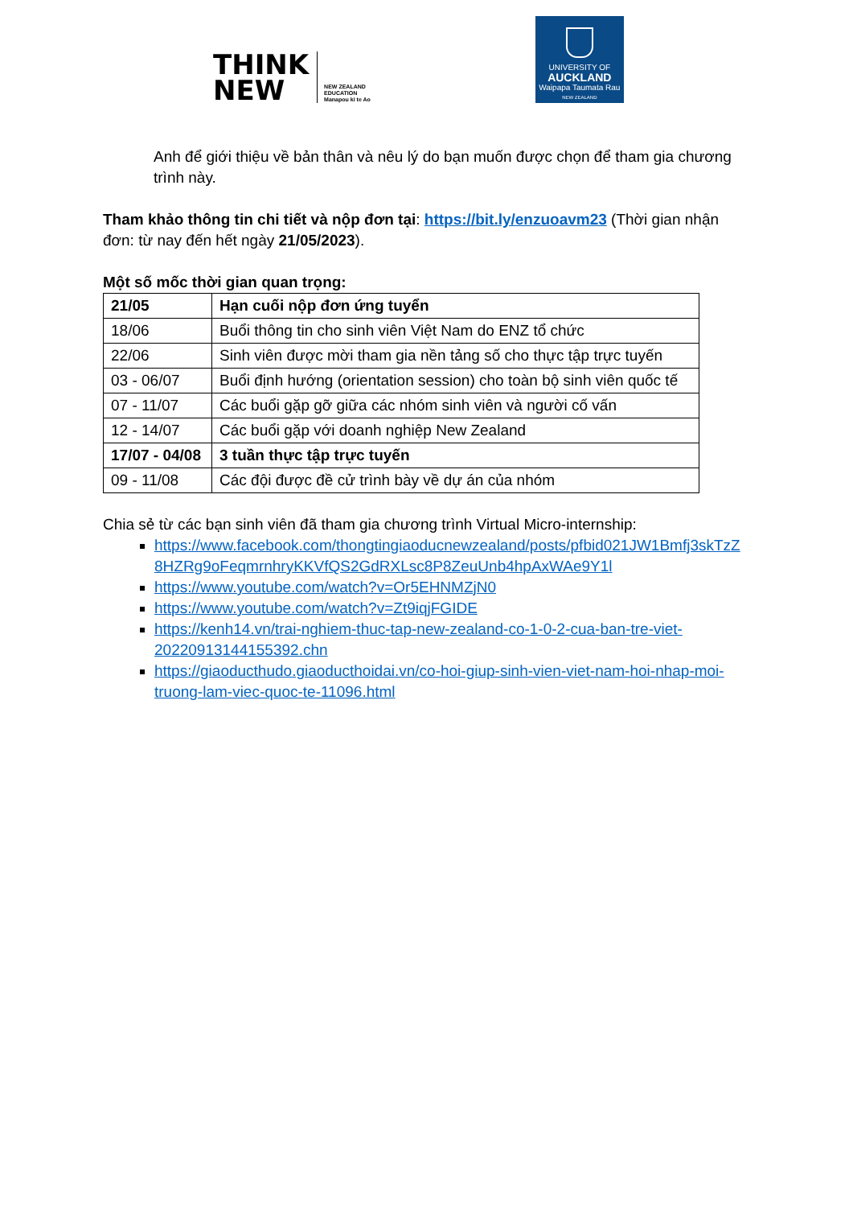THINK
NEW
NEW ZEALAND
EDUCATION
Manapou ki te Ao
UNIVERSITY OF
AUCKLAND
Waipapa Taumata Rau
NEW ZEALAND
Anh để giới thiệu về bản thân và nêu lý do bạn muốn được chọn để tham gia chương trình này.
Tham khảo thông tin chi tiết và nộp đơn tại: https://bit.ly/enzuoavm23 (Thời gian nhận đơn: từ nay đến hết ngày 21/05/2023).
Một số mốc thời gian quan trọng:
| 21/05 | Hạn cuối nộp đơn ứng tuyển |
| 18/06 | Buổi thông tin cho sinh viên Việt Nam do ENZ tổ chức |
| 22/06 | Sinh viên được mời tham gia nền tảng số cho thực tập trực tuyến |
| 03 - 06/07 | Buổi định hướng (orientation session) cho toàn bộ sinh viên quốc tế |
| 07 - 11/07 | Các buổi gặp gỡ giữa các nhóm sinh viên và người cố vấn |
| 12 - 14/07 | Các buổi gặp với doanh nghiệp New Zealand |
| 17/07 - 04/08 | 3 tuần thực tập trực tuyến |
| 09 - 11/08 | Các đội được đề cử trình bày về dự án của nhóm |
Chia sẻ từ các bạn sinh viên đã tham gia chương trình Virtual Micro-internship:
https://www.facebook.com/thongtingiaoducnewzealand/posts/pfbid021JW1Bmfj3skTzZ8HZRg9oFeqmrnhryKKVfQS2GdRXLsc8P8ZeuUnb4hpAxWAe9Y1l
https://www.youtube.com/watch?v=Or5EHNMZjN0
https://www.youtube.com/watch?v=Zt9iqjFGIDE
https://kenh14.vn/trai-nghiem-thuc-tap-new-zealand-co-1-0-2-cua-ban-tre-viet-20220913144155392.chn
https://giaoducthudo.giaoducthoidai.vn/co-hoi-giup-sinh-vien-viet-nam-hoi-nhap-moi-truong-lam-viec-quoc-te-11096.html